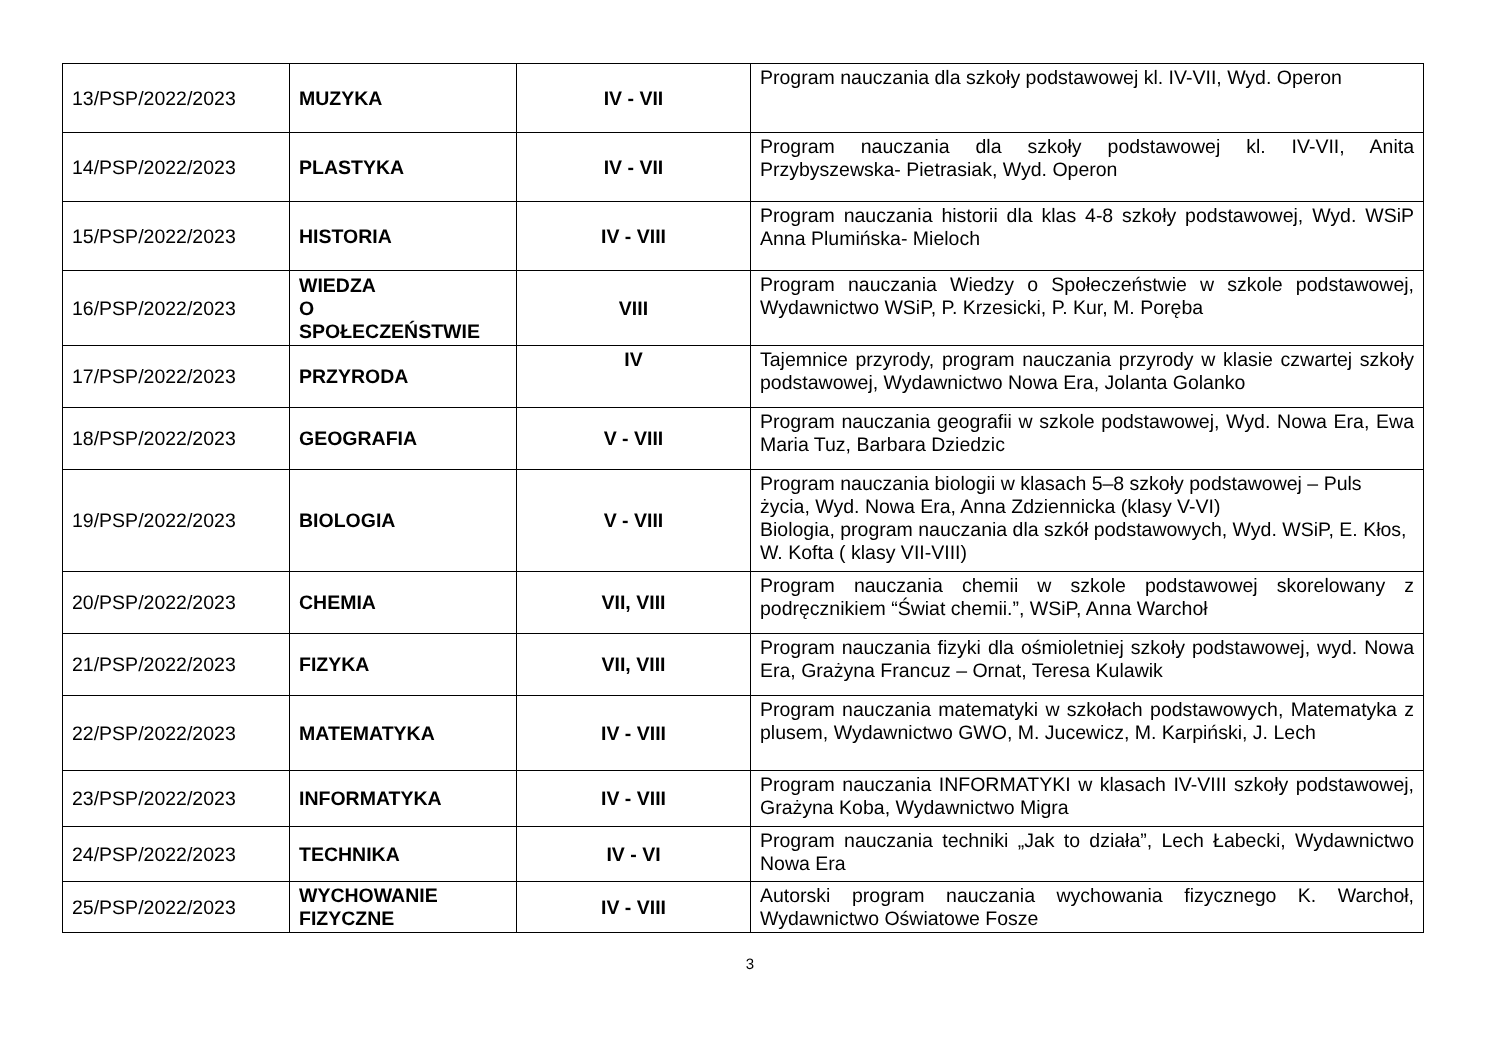| 13/PSP/2022/2023 | MUZYKA | IV - VII | Program nauczania dla szkoły podstawowej kl. IV-VII, Wyd. Operon |
| 14/PSP/2022/2023 | PLASTYKA | IV - VII | Program nauczania dla szkoły podstawowej kl. IV-VII, Anita Przybyszewska- Pietrasiak, Wyd. Operon |
| 15/PSP/2022/2023 | HISTORIA | IV - VIII | Program nauczania historii dla klas 4-8 szkoły podstawowej, Wyd. WSiP Anna Plumińska- Mieloch |
| 16/PSP/2022/2023 | WIEDZA O SPOŁECZEŃSTWIE | VIII | Program nauczania Wiedzy o Społeczeństwie w szkole podstawowej, Wydawnictwo WSiP, P. Krzesicki, P. Kur, M. Poręba |
| 17/PSP/2022/2023 | PRZYRODA | IV | Tajemnice przyrody, program nauczania przyrody w klasie czwartej szkoły podstawowej, Wydawnictwo Nowa Era, Jolanta Golanko |
| 18/PSP/2022/2023 | GEOGRAFIA | V - VIII | Program nauczania geografii w szkole podstawowej, Wyd. Nowa Era, Ewa Maria Tuz, Barbara Dziedzic |
| 19/PSP/2022/2023 | BIOLOGIA | V - VIII | Program nauczania biologii w klasach 5–8 szkoły podstawowej – Puls życia, Wyd. Nowa Era, Anna Zdziennicka (klasy V-VI) Biologia, program nauczania dla szkół podstawowych, Wyd. WSiP, E. Kłos, W. Kofta ( klasy VII-VIII) |
| 20/PSP/2022/2023 | CHEMIA | VII, VIII | Program nauczania chemii w szkole podstawowej skorelowany z podręcznikiem “Świat chemii.”, WSiP, Anna Warchoł |
| 21/PSP/2022/2023 | FIZYKA | VII, VIII | Program nauczania fizyki dla ośmioletniej szkoły podstawowej, wyd. Nowa Era, Grażyna Francuz – Ornat, Teresa Kulawik |
| 22/PSP/2022/2023 | MATEMATYKA | IV - VIII | Program nauczania matematyki w szkołach podstawowych, Matematyka z plusem, Wydawnictwo GWO, M. Jucewicz, M. Karpiński, J. Lech |
| 23/PSP/2022/2023 | INFORMATYKA | IV - VIII | Program nauczania INFORMATYKI w klasach IV-VIII szkoły podstawowej, Grażyna Koba, Wydawnictwo Migra |
| 24/PSP/2022/2023 | TECHNIKA | IV - VI | Program nauczania techniki „Jak to działa”, Lech Łabecki, Wydawnictwo Nowa Era |
| 25/PSP/2022/2023 | WYCHOWANIE FIZYCZNE | IV - VIII | Autorski program nauczania wychowania fizycznego K. Warchoł, Wydawnictwo Oświatowe Fosze |
3